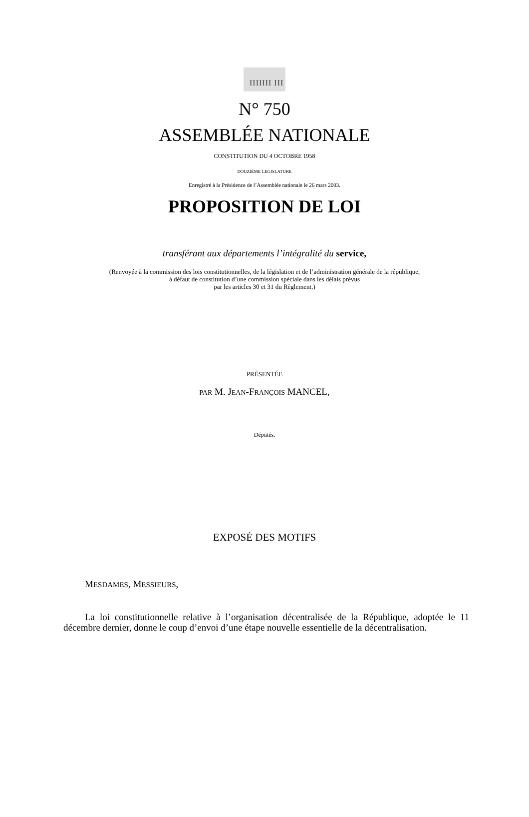IIIIIII III
N° 750
ASSEMBLÉE NATIONALE
CONSTITUTION DU 4 OCTOBRE 1958
DOUZIÈME LÉGISLATURE
Enregistré à la Présidence de l’Assemblée nationale le 26 mars 2003.
PROPOSITION DE LOI
transférant aux départements l’intégralité du service,
(Renvoyée à la commission des lois constitutionnelles, de la législation et de l’administration générale de la république,
à défaut de constitution d’une commission spéciale dans les délais prévus
par les articles 30 et 31 du Règlement.)
PRÉSENTÉE
PAR M. JEAN-FRANÇOIS MANCEL,
Députés.
EXPOSÉ DES MOTIFS
MESDAMES, MESSIEURS,
La loi constitutionnelle relative à l’organisation décentralisée de la République, adoptée le 11 décembre dernier, donne le coup d’envoi d’une étape nouvelle essentielle de la décentralisation.